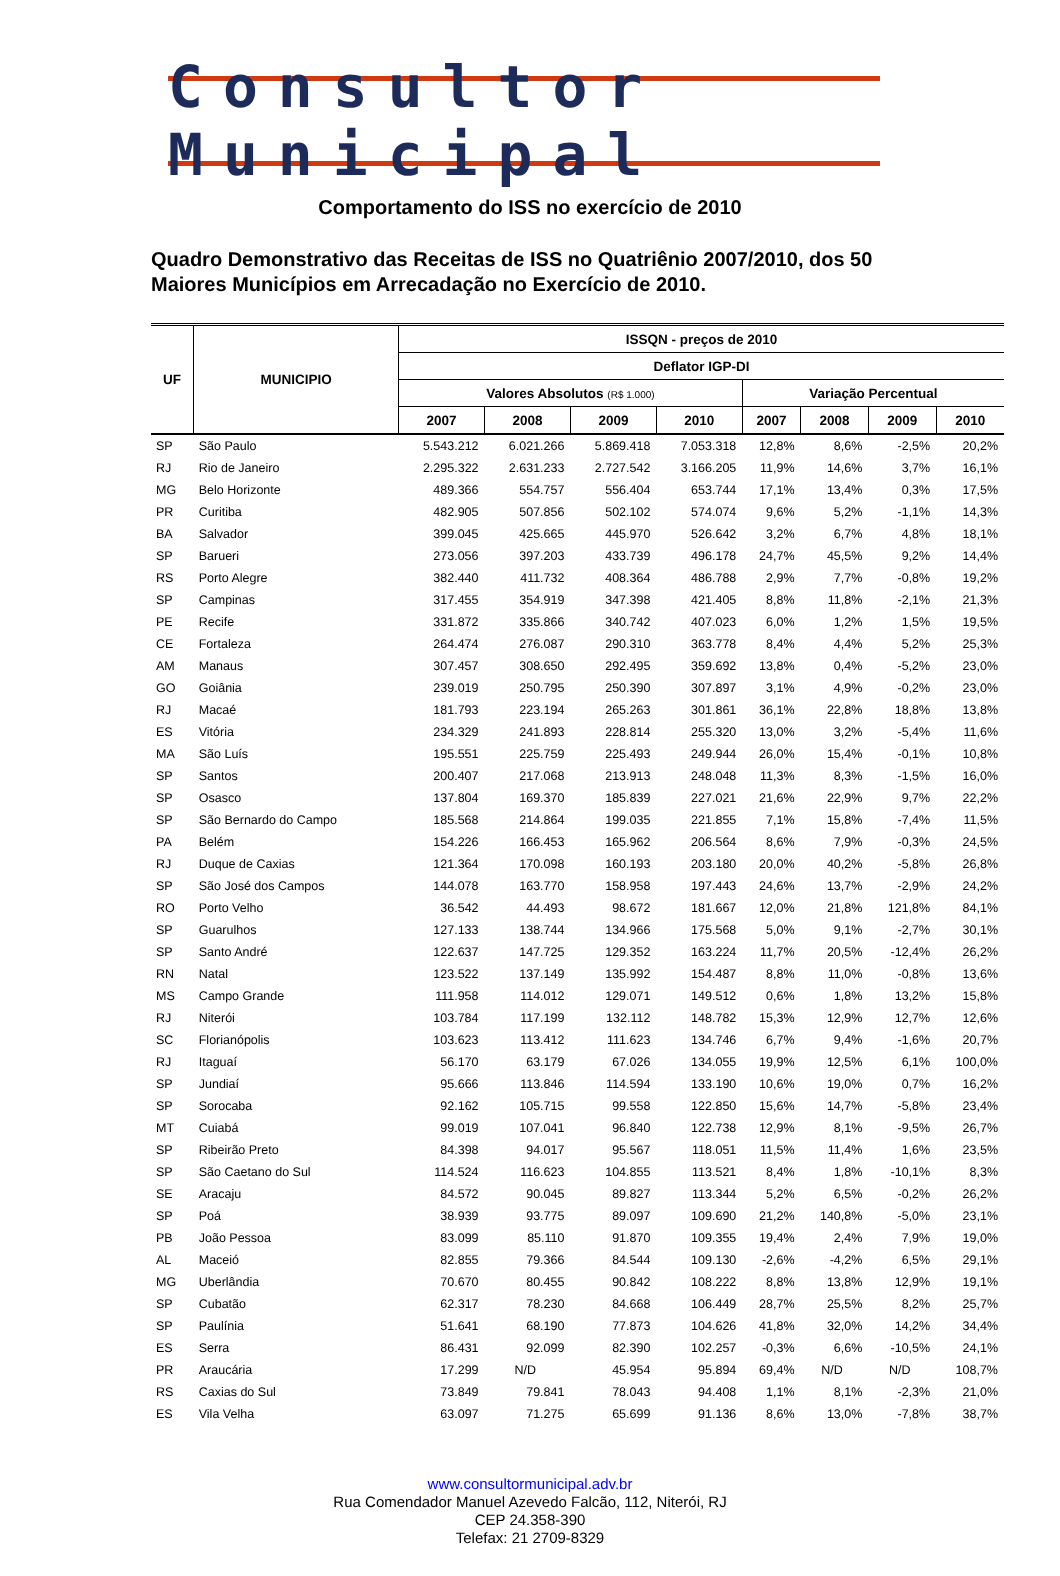Consultor Municipal
Comportamento do ISS no exercício de 2010
Quadro Demonstrativo das Receitas de ISS no Quatriênio 2007/2010, dos 50 Maiores Municípios em Arrecadação no Exercício de 2010.
| UF | MUNICIPIO | ISSQN - preços de 2010 | | | | | | | |
| --- | --- | --- | --- | --- | --- | --- | --- | --- | --- |
| | | Deflator IGP-DI | | | | | | | |
| | | Valores Absolutos (R$ 1.000) | | | | Variação Percentual | | | |
| | | 2007 | 2008 | 2009 | 2010 | 2007 | 2008 | 2009 | 2010 |
| SP | São Paulo | 5.543.212 | 6.021.266 | 5.869.418 | 7.053.318 | 12,8% | 8,6% | -2,5% | 20,2% |
| RJ | Rio de Janeiro | 2.295.322 | 2.631.233 | 2.727.542 | 3.166.205 | 11,9% | 14,6% | 3,7% | 16,1% |
| MG | Belo Horizonte | 489.366 | 554.757 | 556.404 | 653.744 | 17,1% | 13,4% | 0,3% | 17,5% |
| PR | Curitiba | 482.905 | 507.856 | 502.102 | 574.074 | 9,6% | 5,2% | -1,1% | 14,3% |
| BA | Salvador | 399.045 | 425.665 | 445.970 | 526.642 | 3,2% | 6,7% | 4,8% | 18,1% |
| SP | Barueri | 273.056 | 397.203 | 433.739 | 496.178 | 24,7% | 45,5% | 9,2% | 14,4% |
| RS | Porto Alegre | 382.440 | 411.732 | 408.364 | 486.788 | 2,9% | 7,7% | -0,8% | 19,2% |
| SP | Campinas | 317.455 | 354.919 | 347.398 | 421.405 | 8,8% | 11,8% | -2,1% | 21,3% |
| PE | Recife | 331.872 | 335.866 | 340.742 | 407.023 | 6,0% | 1,2% | 1,5% | 19,5% |
| CE | Fortaleza | 264.474 | 276.087 | 290.310 | 363.778 | 8,4% | 4,4% | 5,2% | 25,3% |
| AM | Manaus | 307.457 | 308.650 | 292.495 | 359.692 | 13,8% | 0,4% | -5,2% | 23,0% |
| GO | Goiânia | 239.019 | 250.795 | 250.390 | 307.897 | 3,1% | 4,9% | -0,2% | 23,0% |
| RJ | Macaé | 181.793 | 223.194 | 265.263 | 301.861 | 36,1% | 22,8% | 18,8% | 13,8% |
| ES | Vitória | 234.329 | 241.893 | 228.814 | 255.320 | 13,0% | 3,2% | -5,4% | 11,6% |
| MA | São Luís | 195.551 | 225.759 | 225.493 | 249.944 | 26,0% | 15,4% | -0,1% | 10,8% |
| SP | Santos | 200.407 | 217.068 | 213.913 | 248.048 | 11,3% | 8,3% | -1,5% | 16,0% |
| SP | Osasco | 137.804 | 169.370 | 185.839 | 227.021 | 21,6% | 22,9% | 9,7% | 22,2% |
| SP | São Bernardo do Campo | 185.568 | 214.864 | 199.035 | 221.855 | 7,1% | 15,8% | -7,4% | 11,5% |
| PA | Belém | 154.226 | 166.453 | 165.962 | 206.564 | 8,6% | 7,9% | -0,3% | 24,5% |
| RJ | Duque de Caxias | 121.364 | 170.098 | 160.193 | 203.180 | 20,0% | 40,2% | -5,8% | 26,8% |
| SP | São José dos Campos | 144.078 | 163.770 | 158.958 | 197.443 | 24,6% | 13,7% | -2,9% | 24,2% |
| RO | Porto Velho | 36.542 | 44.493 | 98.672 | 181.667 | 12,0% | 21,8% | 121,8% | 84,1% |
| SP | Guarulhos | 127.133 | 138.744 | 134.966 | 175.568 | 5,0% | 9,1% | -2,7% | 30,1% |
| SP | Santo André | 122.637 | 147.725 | 129.352 | 163.224 | 11,7% | 20,5% | -12,4% | 26,2% |
| RN | Natal | 123.522 | 137.149 | 135.992 | 154.487 | 8,8% | 11,0% | -0,8% | 13,6% |
| MS | Campo Grande | 111.958 | 114.012 | 129.071 | 149.512 | 0,6% | 1,8% | 13,2% | 15,8% |
| RJ | Niterói | 103.784 | 117.199 | 132.112 | 148.782 | 15,3% | 12,9% | 12,7% | 12,6% |
| SC | Florianópolis | 103.623 | 113.412 | 111.623 | 134.746 | 6,7% | 9,4% | -1,6% | 20,7% |
| RJ | Itaguaí | 56.170 | 63.179 | 67.026 | 134.055 | 19,9% | 12,5% | 6,1% | 100,0% |
| SP | Jundiaí | 95.666 | 113.846 | 114.594 | 133.190 | 10,6% | 19,0% | 0,7% | 16,2% |
| SP | Sorocaba | 92.162 | 105.715 | 99.558 | 122.850 | 15,6% | 14,7% | -5,8% | 23,4% |
| MT | Cuiabá | 99.019 | 107.041 | 96.840 | 122.738 | 12,9% | 8,1% | -9,5% | 26,7% |
| SP | Ribeirão Preto | 84.398 | 94.017 | 95.567 | 118.051 | 11,5% | 11,4% | 1,6% | 23,5% |
| SP | São Caetano do Sul | 114.524 | 116.623 | 104.855 | 113.521 | 8,4% | 1,8% | -10,1% | 8,3% |
| SE | Aracaju | 84.572 | 90.045 | 89.827 | 113.344 | 5,2% | 6,5% | -0,2% | 26,2% |
| SP | Poá | 38.939 | 93.775 | 89.097 | 109.690 | 21,2% | 140,8% | -5,0% | 23,1% |
| PB | João Pessoa | 83.099 | 85.110 | 91.870 | 109.355 | 19,4% | 2,4% | 7,9% | 19,0% |
| AL | Maceió | 82.855 | 79.366 | 84.544 | 109.130 | -2,6% | -4,2% | 6,5% | 29,1% |
| MG | Uberlândia | 70.670 | 80.455 | 90.842 | 108.222 | 8,8% | 13,8% | 12,9% | 19,1% |
| SP | Cubatão | 62.317 | 78.230 | 84.668 | 106.449 | 28,7% | 25,5% | 8,2% | 25,7% |
| SP | Paulínia | 51.641 | 68.190 | 77.873 | 104.626 | 41,8% | 32,0% | 14,2% | 34,4% |
| ES | Serra | 86.431 | 92.099 | 82.390 | 102.257 | -0,3% | 6,6% | -10,5% | 24,1% |
| PR | Araucária | 17.299 | N/D | 45.954 | 95.894 | 69,4% | N/D | N/D | 108,7% |
| RS | Caxias do Sul | 73.849 | 79.841 | 78.043 | 94.408 | 1,1% | 8,1% | -2,3% | 21,0% |
| ES | Vila Velha | 63.097 | 71.275 | 65.699 | 91.136 | 8,6% | 13,0% | -7,8% | 38,7% |
www.consultormunicipal.adv.br
Rua Comendador Manuel Azevedo Falcão, 112, Niterói, RJ
CEP 24.358-390
Telefax: 21 2709-8329